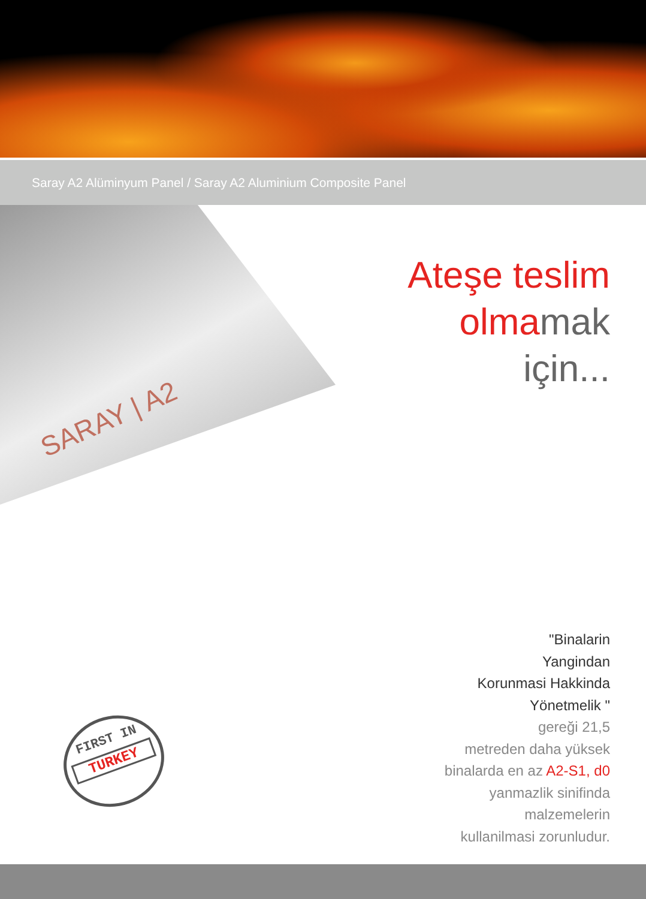Saray A2 Alüminyum Panel / Saray A2 Aluminium Composite Panel
SARAY | A2
Ateşe teslim
olmamak
için...
"Binalarin
Yangindan
Korunmasi Hakkinda
Yönetmelik "
gereği 21,5
metreden daha yüksek
binalarda en az A2-S1, d0
yanmazlik sinifinda
malzemelerin
kullanilmasi zorunludur.
FIRST IN
TURKEY